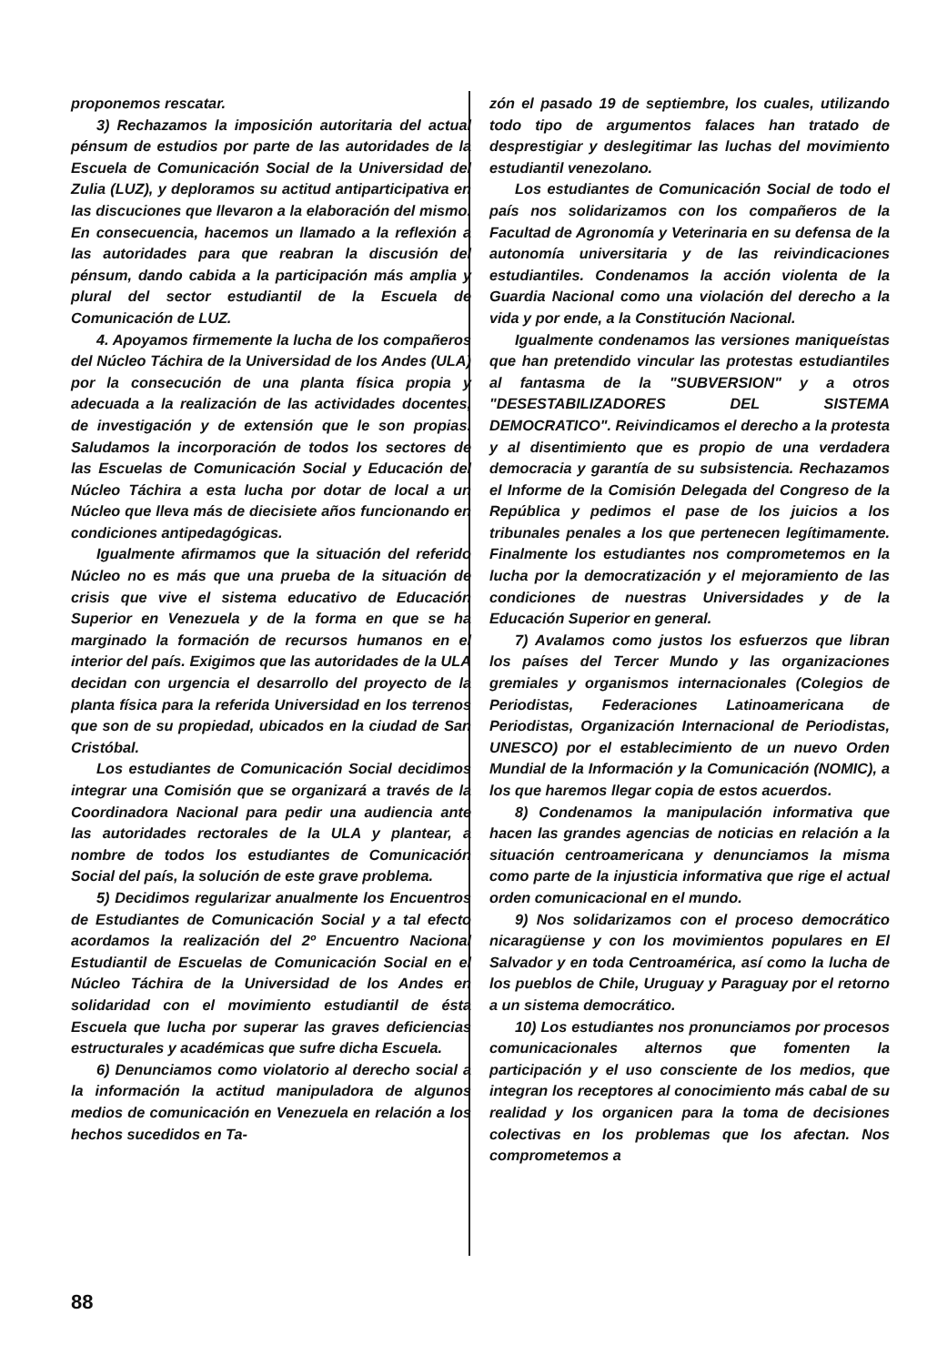proponemos rescatar.
3) Rechazamos la imposición autoritaria del actual pénsum de estudios por parte de las autoridades de la Escuela de Comunicación Social de la Universidad del Zulia (LUZ), y deploramos su actitud antiparticipativa en las discuciones que llevaron a la elaboración del mismo. En consecuencia, hacemos un llamado a la reflexión a las autoridades para que reabran la discusión del pénsum, dando cabida a la participación más amplia y plural del sector estudiantil de la Escuela de Comunicación de LUZ.
4. Apoyamos firmemente la lucha de los compañeros del Núcleo Táchira de la Universidad de los Andes (ULA) por la consecución de una planta física propia y adecuada a la realización de las actividades docentes, de investigación y de extensión que le son propias. Saludamos la incorporación de todos los sectores de las Escuelas de Comunicación Social y Educación del Núcleo Táchira a esta lucha por dotar de local a un Núcleo que lleva más de diecisiete años funcionando en condiciones antipedagógicas.
Igualmente afirmamos que la situación del referido Núcleo no es más que una prueba de la situación de crisis que vive el sistema educativo de Educación Superior en Venezuela y de la forma en que se ha marginado la formación de recursos humanos en el interior del país. Exigimos que las autoridades de la ULA decidan con urgencia el desarrollo del proyecto de la planta física para la referida Universidad en los terrenos que son de su propiedad, ubicados en la ciudad de San Cristóbal.
Los estudiantes de Comunicación Social decidimos integrar una Comisión que se organizará a través de la Coordinadora Nacional para pedir una audiencia ante las autoridades rectorales de la ULA y plantear, a nombre de todos los estudiantes de Comunicación Social del país, la solución de este grave problema.
5) Decidimos regularizar anualmente los Encuentros de Estudiantes de Comunicación Social y a tal efecto acordamos la realización del 2º Encuentro Nacional Estudiantil de Escuelas de Comunicación Social en el Núcleo Táchira de la Universidad de los Andes en solidaridad con el movimiento estudiantil de ésta Escuela que lucha por superar las graves deficiencias estructurales y académicas que sufre dicha Escuela.
6) Denunciamos como violatorio al derecho social a la información la actitud manipuladora de algunos medios de comunicación en Venezuela en relación a los hechos sucedidos en Ta-
zón el pasado 19 de septiembre, los cuales, utilizando todo tipo de argumentos falaces han tratado de desprestigiar y deslegitimar las luchas del movimiento estudiantil venezolano.
Los estudiantes de Comunicación Social de todo el país nos solidarizamos con los compañeros de la Facultad de Agronomía y Veterinaria en su defensa de la autonomía universitaria y de las reivindicaciones estudiantiles. Condenamos la acción violenta de la Guardia Nacional como una violación del derecho a la vida y por ende, a la Constitución Nacional.
Igualmente condenamos las versiones maniqueístas que han pretendido vincular las protestas estudiantiles al fantasma de la "SUBVERSION" y a otros "DESESTABILIZADORES DEL SISTEMA DEMOCRATICO". Reivindicamos el derecho a la protesta y al disentimiento que es propio de una verdadera democracia y garantía de su subsistencia. Rechazamos el Informe de la Comisión Delegada del Congreso de la República y pedimos el pase de los juicios a los tribunales penales a los que pertenecen legítimamente. Finalmente los estudiantes nos comprometemos en la lucha por la democratización y el mejoramiento de las condiciones de nuestras Universidades y de la Educación Superior en general.
7) Avalamos como justos los esfuerzos que libran los países del Tercer Mundo y las organizaciones gremiales y organismos internacionales (Colegios de Periodistas, Federaciones Latinoamericana de Periodistas, Organización Internacional de Periodistas, UNESCO) por el establecimiento de un nuevo Orden Mundial de la Información y la Comunicación (NOMIC), a los que haremos llegar copia de estos acuerdos.
8) Condenamos la manipulación informativa que hacen las grandes agencias de noticias en relación a la situación centroamericana y denunciamos la misma como parte de la injusticia informativa que rige el actual orden comunicacional en el mundo.
9) Nos solidarizamos con el proceso democrático nicaragüense y con los movimientos populares en El Salvador y en toda Centroamérica, así como la lucha de los pueblos de Chile, Uruguay y Paraguay por el retorno a un sistema democrático.
10) Los estudiantes nos pronunciamos por procesos comunicacionales alternos que fomenten la participación y el uso consciente de los medios, que integran los receptores al conocimiento más cabal de su realidad y los organicen para la toma de decisiones colectivas en los problemas que los afectan. Nos comprometemos a
88